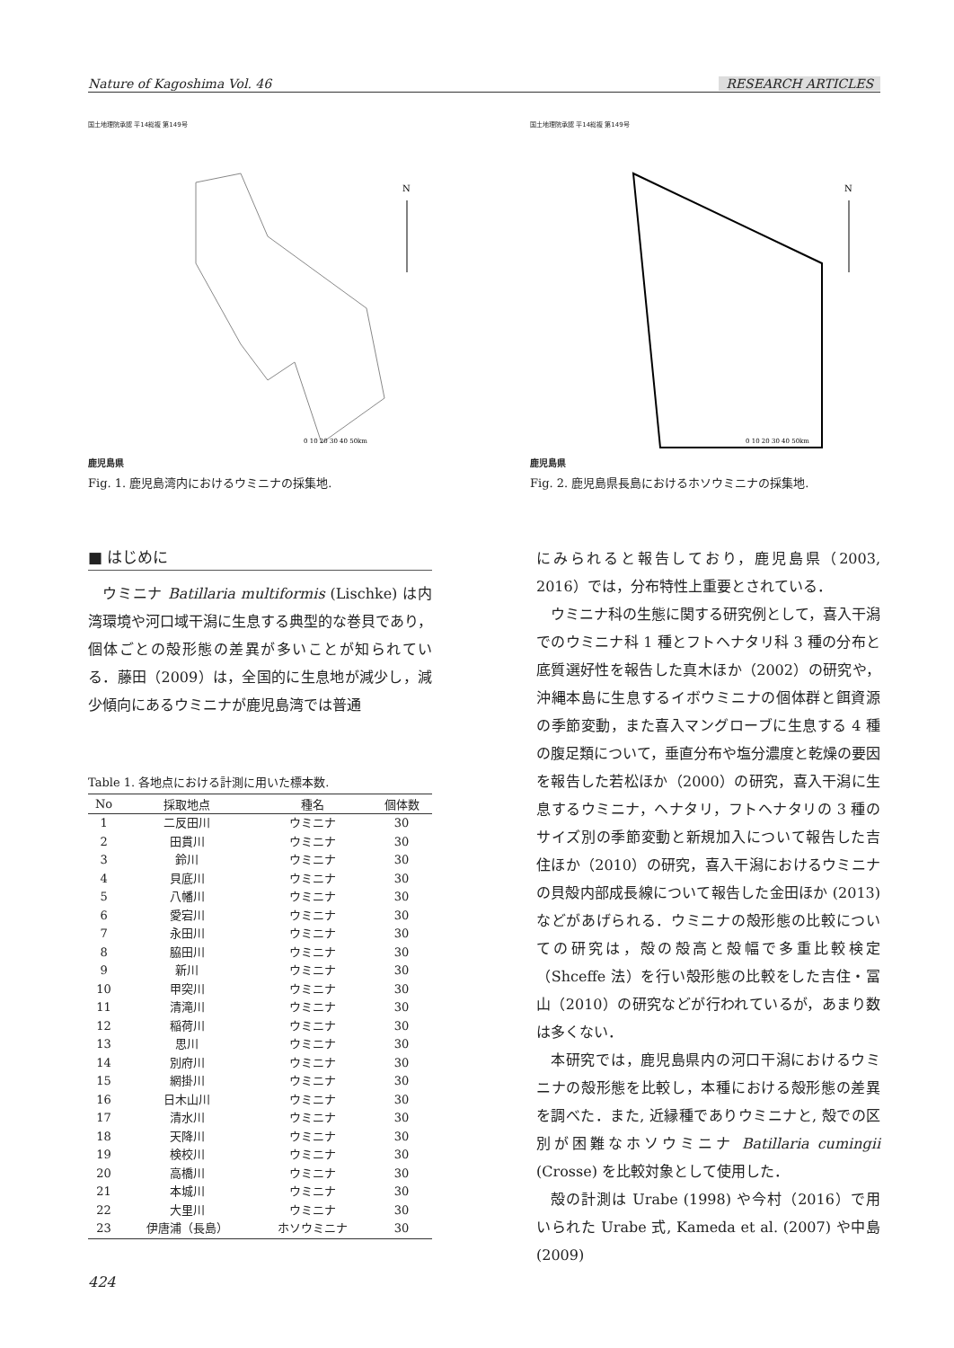Nature of Kagoshima Vol. 46 RESEARCH ARTICLES
国土地理院承認 平14総複 第149号
N
0 10 20 30 40 50km
鹿児島県
Fig. 1. 鹿児島湾内におけるウミニナの採集地.
国土地理院承認 平14総複 第149号
N
0 10 20 30 40 50km
鹿児島県
Fig. 2. 鹿児島県長島におけるホソウミニナの採集地.
■ はじめに
ウミニナ Batillaria multiformis (Lischke) は内湾環境や河口域干潟に生息する典型的な巻貝であり，個体ごとの殻形態の差異が多いことが知られている．藤田（2009）は，全国的に生息地が減少し，減少傾向にあるウミニナが鹿児島湾では普通
Table 1. 各地点における計測に用いた標本数.
| No | 採取地点 | 種名 | 個体数 |
| --- | --- | --- | --- |
| 1 | 二反田川 | ウミニナ | 30 |
| 2 | 田貫川 | ウミニナ | 30 |
| 3 | 鈴川 | ウミニナ | 30 |
| 4 | 貝底川 | ウミニナ | 30 |
| 5 | 八幡川 | ウミニナ | 30 |
| 6 | 愛宕川 | ウミニナ | 30 |
| 7 | 永田川 | ウミニナ | 30 |
| 8 | 脇田川 | ウミニナ | 30 |
| 9 | 新川 | ウミニナ | 30 |
| 10 | 甲突川 | ウミニナ | 30 |
| 11 | 清滝川 | ウミニナ | 30 |
| 12 | 稲荷川 | ウミニナ | 30 |
| 13 | 思川 | ウミニナ | 30 |
| 14 | 別府川 | ウミニナ | 30 |
| 15 | 網掛川 | ウミニナ | 30 |
| 16 | 日木山川 | ウミニナ | 30 |
| 17 | 清水川 | ウミニナ | 30 |
| 18 | 天降川 | ウミニナ | 30 |
| 19 | 検校川 | ウミニナ | 30 |
| 20 | 高橋川 | ウミニナ | 30 |
| 21 | 本城川 | ウミニナ | 30 |
| 22 | 大里川 | ウミニナ | 30 |
| 23 | 伊唐浦（長島） | ホソウミニナ | 30 |
424
にみられると報告しており，鹿児島県（2003, 2016）では，分布特性上重要とされている．
ウミニナ科の生態に関する研究例として，喜入干潟でのウミニナ科 1 種とフトヘナタリ科 3 種の分布と底質選好性を報告した真木ほか（2002）の研究や，沖縄本島に生息するイボウミニナの個体群と餌資源の季節変動，また喜入マングローブに生息する 4 種の腹足類について，垂直分布や塩分濃度と乾燥の要因を報告した若松ほか（2000）の研究，喜入干潟に生息するウミニナ，ヘナタリ，フトヘナタリの 3 種のサイズ別の季節変動と新規加入について報告した吉住ほか（2010）の研究，喜入干潟におけるウミニナの貝殻内部成長線について報告した金田ほか (2013) などがあげられる．ウミニナの殻形態の比較についての研究は，殻の殻高と殻幅で多重比較検定（Shceffe 法）を行い殻形態の比較をした吉住・冨山（2010）の研究などが行われているが，あまり数は多くない．
本研究では，鹿児島県内の河口干潟におけるウミニナの殻形態を比較し，本種における殻形態の差異を調べた．また, 近縁種でありウミニナと, 殻での区別が困難なホソウミニナ Batillaria cumingii (Crosse) を比較対象として使用した．
殻の計測は Urabe (1998) や今村（2016）で用いられた Urabe 式, Kameda et al. (2007) や中島(2009)